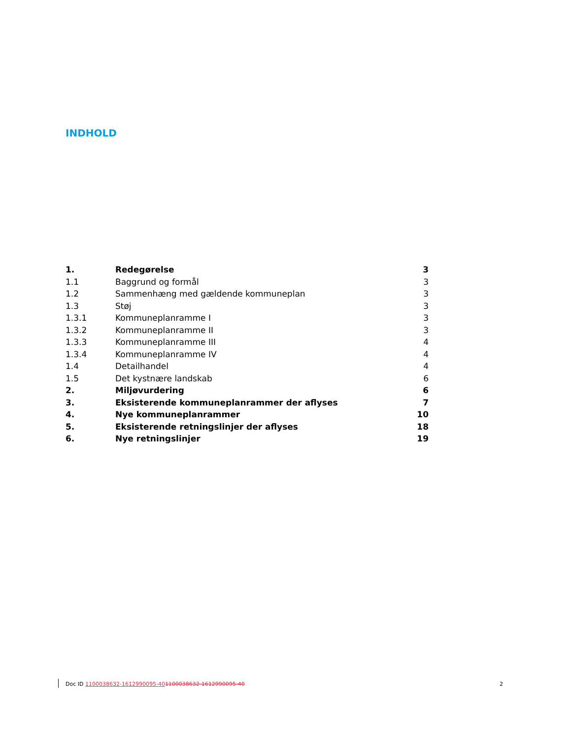INDHOLD
| 1. | Redegørelse | 3 |
| 1.1 | Baggrund og formål | 3 |
| 1.2 | Sammenhæng med gældende kommuneplan | 3 |
| 1.3 | Støj | 3 |
| 1.3.1 | Kommuneplanramme I | 3 |
| 1.3.2 | Kommuneplanramme II | 3 |
| 1.3.3 | Kommuneplanramme III | 4 |
| 1.3.4 | Kommuneplanramme IV | 4 |
| 1.4 | Detailhandel | 4 |
| 1.5 | Det kystnære landskab | 6 |
| 2. | Miljøvurdering | 6 |
| 3. | Eksisterende kommuneplanrammer der aflyses | 7 |
| 4. | Nye kommuneplanrammer | 10 |
| 5. | Eksisterende retningslinjer der aflyses | 18 |
| 6. | Nye retningslinjer | 19 |
Doc ID 1100038632-1612990095-401100038632-1612990095-40 2